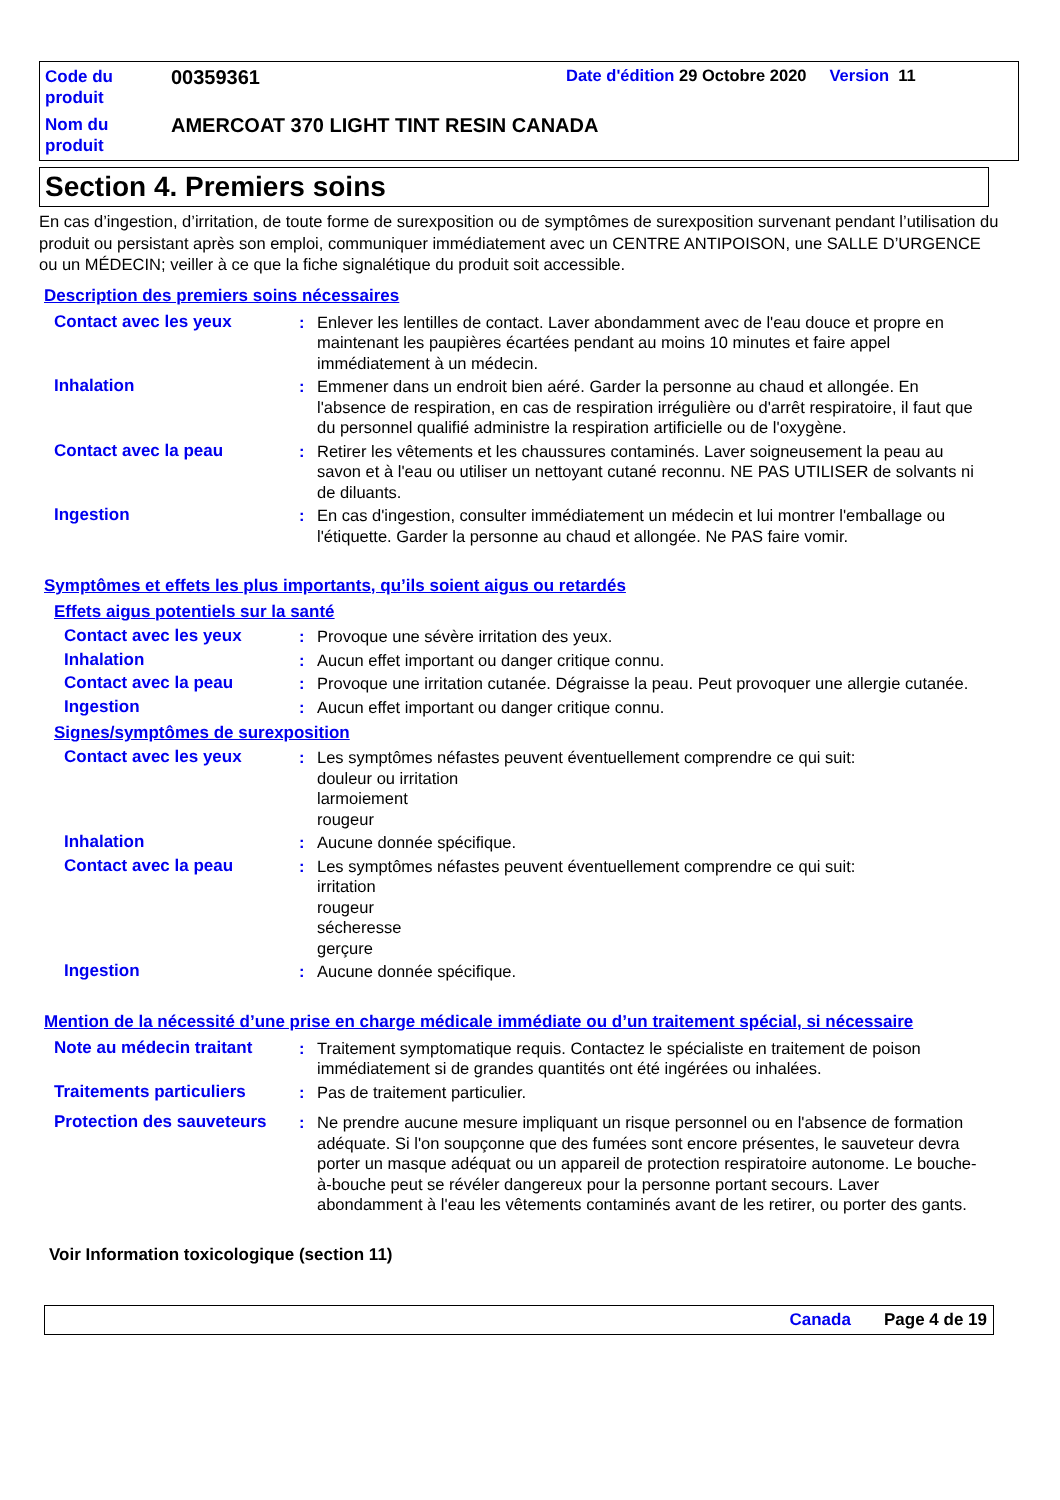Code du produit
00359361
Date d'édition 29 Octobre 2020 Version 11
Nom du produit
AMERCOAT 370 LIGHT TINT RESIN CANADA
Section 4. Premiers soins
En cas d’ingestion, d’irritation, de toute forme de surexposition ou de symptômes de surexposition survenant pendant l’utilisation du produit ou persistant après son emploi, communiquer immédiatement avec un CENTRE ANTIPOISON, une SALLE D’URGENCE ou un MÉDECIN; veiller à ce que la fiche signalétique du produit soit accessible.
Description des premiers soins nécessaires
Contact avec les yeux : Enlever les lentilles de contact. Laver abondamment avec de l'eau douce et propre en maintenant les paupières écartées pendant au moins 10 minutes et faire appel immédiatement à un médecin.
Inhalation : Emmener dans un endroit bien aéré. Garder la personne au chaud et allongée. En l'absence de respiration, en cas de respiration irrégulière ou d'arrêt respiratoire, il faut que du personnel qualifié administre la respiration artificielle ou de l'oxygène.
Contact avec la peau : Retirer les vêtements et les chaussures contaminés. Laver soigneusement la peau au savon et à l'eau ou utiliser un nettoyant cutané reconnu. NE PAS UTILISER de solvants ni de diluants.
Ingestion : En cas d'ingestion, consulter immédiatement un médecin et lui montrer l'emballage ou l'étiquette. Garder la personne au chaud et allongée. Ne PAS faire vomir.
Symptômes et effets les plus importants, qu’ils soient aigus ou retardés
Effets aigus potentiels sur la santé
Contact avec les yeux : Provoque une sévère irritation des yeux.
Inhalation : Aucun effet important ou danger critique connu.
Contact avec la peau : Provoque une irritation cutanée. Dégraisse la peau. Peut provoquer une allergie cutanée.
Ingestion : Aucun effet important ou danger critique connu.
Signes/symptômes de surexposition
Contact avec les yeux : Les symptômes néfastes peuvent éventuellement comprendre ce qui suit:
douleur ou irritation
larmoiement
rougeur
Inhalation : Aucune donnée spécifique.
Contact avec la peau : Les symptômes néfastes peuvent éventuellement comprendre ce qui suit:
irritation
rougeur
sécheresse
gerçure
Ingestion : Aucune donnée spécifique.
Mention de la nécessité d’une prise en charge médicale immédiate ou d’un traitement spécial, si nécessaire
Note au médecin traitant : Traitement symptomatique requis. Contactez le spécialiste en traitement de poison immédiatement si de grandes quantités ont été ingérées ou inhalées.
Traitements particuliers : Pas de traitement particulier.
Protection des sauveteurs
: Ne prendre aucune mesure impliquant un risque personnel ou en l'absence de formation adéquate. Si l'on soupçonne que des fumées sont encore présentes, le sauveteur devra porter un masque adéquat ou un appareil de protection respiratoire autonome. Le bouche-à-bouche peut se révéler dangereux pour la personne portant secours. Laver abondamment à l'eau les vêtements contaminés avant de les retirer, ou porter des gants.
Voir Information toxicologique (section 11)
Canada Page 4 de 19